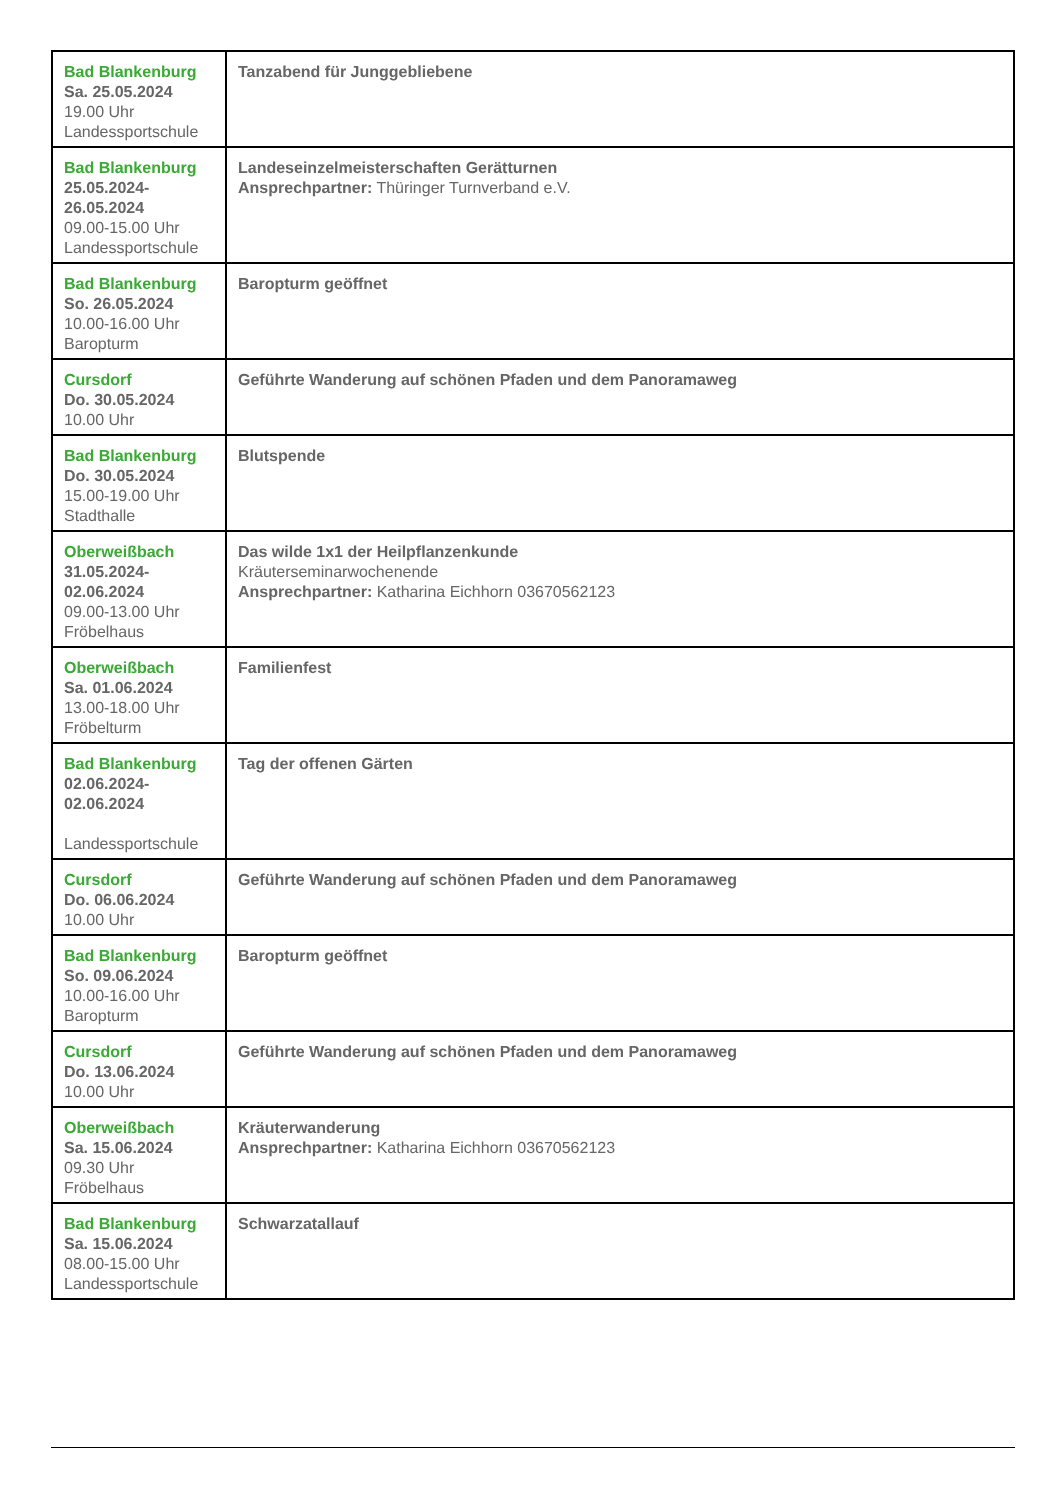| Bad Blankenburg Sa. 25.05.2024 19.00 Uhr Landessportschule | Tanzabend für Junggebliebene |
| Bad Blankenburg 25.05.2024- 26.05.2024 09.00-15.00 Uhr Landessportschule | Landeseinzelmeisterschaften Gerätturnen Ansprechpartner: Thüringer Turnverband e.V. |
| Bad Blankenburg So. 26.05.2024 10.00-16.00 Uhr Baropturm | Baropturm geöffnet |
| Cursdorf Do. 30.05.2024 10.00 Uhr | Geführte Wanderung auf schönen Pfaden und dem Panoramaweg |
| Bad Blankenburg Do. 30.05.2024 15.00-19.00 Uhr Stadthalle | Blutspende |
| Oberweißbach 31.05.2024- 02.06.2024 09.00-13.00 Uhr Fröbelhaus | Das wilde 1x1 der Heilpflanzenkunde Kräuterseminarwochenende Ansprechpartner: Katharina Eichhorn 03670562123 |
| Oberweißbach Sa. 01.06.2024 13.00-18.00 Uhr Fröbelturm | Familienfest |
| Bad Blankenburg 02.06.2024- 02.06.2024 Landessportschule | Tag der offenen Gärten |
| Cursdorf Do. 06.06.2024 10.00 Uhr | Geführte Wanderung auf schönen Pfaden und dem Panoramaweg |
| Bad Blankenburg So. 09.06.2024 10.00-16.00 Uhr Baropturm | Baropturm geöffnet |
| Cursdorf Do. 13.06.2024 10.00 Uhr | Geführte Wanderung auf schönen Pfaden und dem Panoramaweg |
| Oberweißbach Sa. 15.06.2024 09.30 Uhr Fröbelhaus | Kräuterwanderung Ansprechpartner: Katharina Eichhorn 03670562123 |
| Bad Blankenburg Sa. 15.06.2024 08.00-15.00 Uhr Landessportschule | Schwarzatallauf |